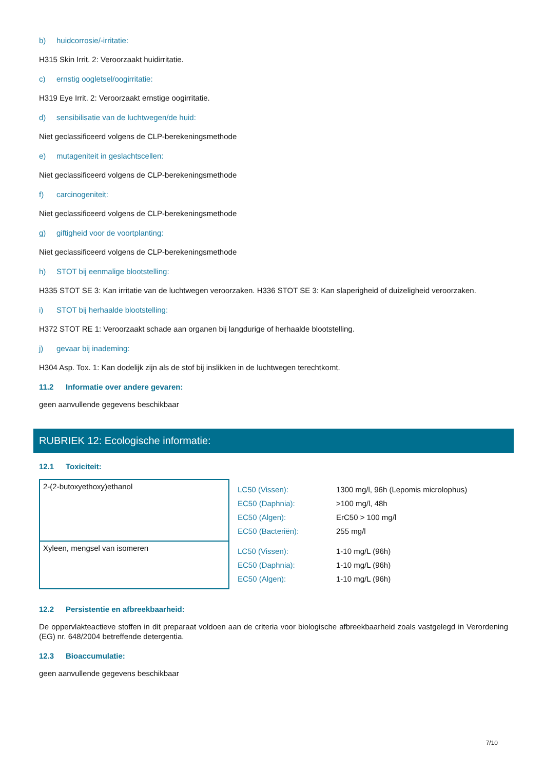b) huidcorrosie/-irritatie:
H315 Skin Irrit. 2: Veroorzaakt huidirritatie.
c) ernstig oogletsel/oogirritatie:
H319 Eye Irrit. 2: Veroorzaakt ernstige oogirritatie.
d) sensibilisatie van de luchtwegen/de huid:
Niet geclassificeerd volgens de CLP-berekeningsmethode
e) mutageniteit in geslachtscellen:
Niet geclassificeerd volgens de CLP-berekeningsmethode
f) carcinogeniteit:
Niet geclassificeerd volgens de CLP-berekeningsmethode
g) giftigheid voor de voortplanting:
Niet geclassificeerd volgens de CLP-berekeningsmethode
h) STOT bij eenmalige blootstelling:
H335 STOT SE 3: Kan irritatie van de luchtwegen veroorzaken. H336 STOT SE 3: Kan slaperigheid of duizeligheid veroorzaken.
i) STOT bij herhaalde blootstelling:
H372 STOT RE 1: Veroorzaakt schade aan organen bij langdurige of herhaalde blootstelling.
j) gevaar bij inademing:
H304 Asp. Tox. 1: Kan dodelijk zijn als de stof bij inslikken in de luchtwegen terechtkomt.
11.2 Informatie over andere gevaren:
geen aanvullende gegevens beschikbaar
RUBRIEK 12: Ecologische informatie:
12.1 Toxiciteit:
| 2-(2-butoxyethoxy)ethanol | / LC50 (Vissen): / 1300 mg/l, 96h (Lepomis microlophus) / / EC50 (Daphnia): / >100 mg/l, 48h / / EC50 (Algen): / ErC50 > 100 mg/l / / EC50 (Bacteriën): / 255 mg/l / |
| Xyleen, mengsel van isomeren | / LC50 (Vissen): / 1-10 mg/L (96h) / / EC50 (Daphnia): / 1-10 mg/L (96h) / / EC50 (Algen): / 1-10 mg/L (96h) / |
12.2 Persistentie en afbreekbaarheid:
De oppervlakteactieve stoffen in dit preparaat voldoen aan de criteria voor biologische afbreekbaarheid zoals vastgelegd in Verordening (EG) nr. 648/2004 betreffende detergentia.
12.3 Bioaccumulatie:
geen aanvullende gegevens beschikbaar
7/10